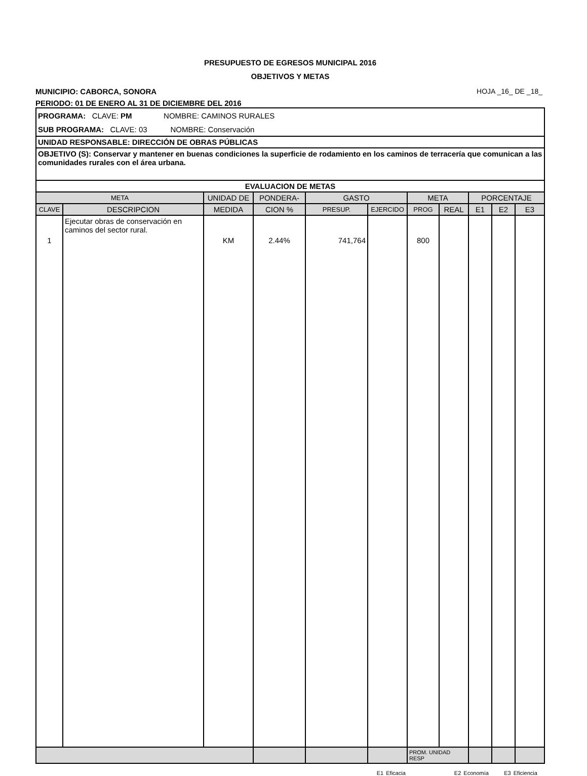PRESUPUESTO DE EGRESOS MUNICIPAL 2016
OBJETIVOS Y METAS
MUNICIPIO: CABORCA, SONORA HOJA _16_ DE _18_
PERIODO: 01 DE ENERO AL 31 DE DICIEMBRE DEL 2016
| PROGRAMA: CLAVE: PM NOMBRE: CAMINOS RURALES | | | | | | | | | | |
| SUB PROGRAMA: CLAVE: 03 NOMBRE: Conservación | | | | | | | | | | |
| UNIDAD RESPONSABLE: DIRECCIÓN DE OBRAS PÚBLICAS | | | | | | | | | | |
| OBJETIVO (S): Conservar y mantener en buenas condiciones la superficie de rodamiento en los caminos de terracería que comunican a las comunidades rurales con el área urbana. | | | | | | | | | | |
| EVALUACION DE METAS | | | | | | | | | | |
| META | | UNIDAD DE | PONDERA- | GASTO | | META | | PORCENTAJE | | |
| CLAVE | DESCRIPCION | MEDIDA | CION % | PRESUP. | EJERCIDO | PROG | REAL | E1 | E2 | E3 |
| 1 | Ejecutar obras de conservación en caminos del sector rural. | KM | 2.44% | 741,764 | | 800 | | | | |
| | | | | | | PROM. UNIDAD RESP | | | | |
E1 Eficacia E2 Economía E3 Eficiencia